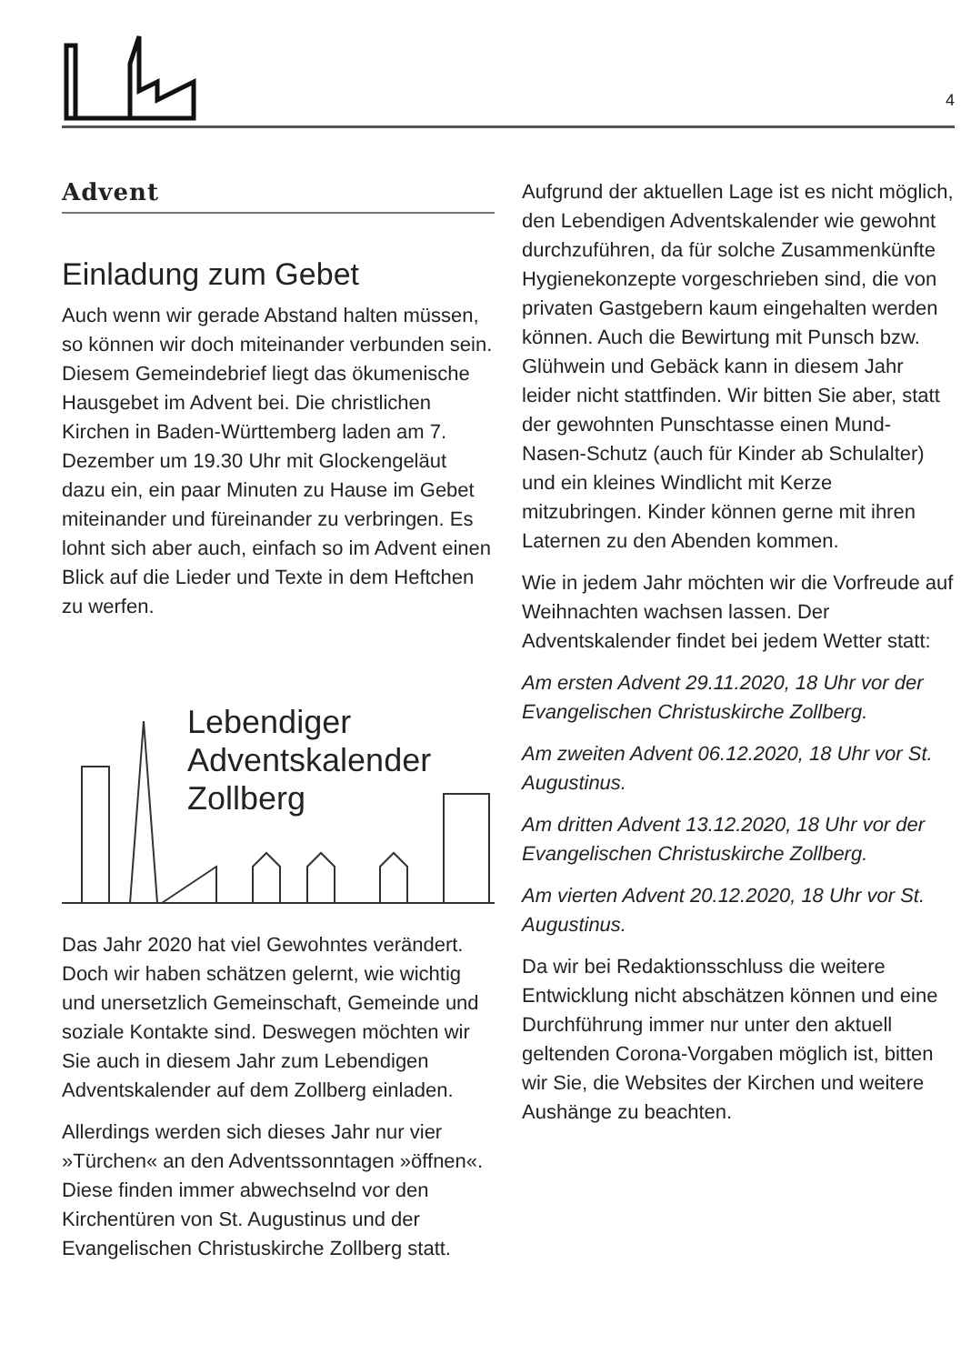4
Advent
Einladung zum Gebet
Auch wenn wir gerade Abstand halten müssen, so können wir doch miteinander verbunden sein. Diesem Gemeindebrief liegt das ökumenische Hausgebet im Advent bei. Die christlichen Kirchen in Baden-Württemberg laden am 7. Dezember um 19.30 Uhr mit Glockengeläut dazu ein, ein paar Minuten zu Hause im Gebet miteinander und füreinander zu verbringen. Es lohnt sich aber auch, einfach so im Advent einen Blick auf die Lieder und Texte in dem Heftchen zu werfen.
Lebendiger
Adventskalender
Zollberg
Das Jahr 2020 hat viel Gewohntes verändert. Doch wir haben schätzen gelernt, wie wichtig und unersetzlich Gemeinschaft, Gemeinde und soziale Kontakte sind. Deswegen möchten wir Sie auch in diesem Jahr zum Lebendigen Adventskalender auf dem Zollberg einladen.
Allerdings werden sich dieses Jahr nur vier »Türchen« an den Adventssonntagen »öffnen«. Diese finden immer abwechselnd vor den Kirchentüren von St. Augustinus und der Evangelischen Christuskirche Zollberg statt.
Aufgrund der aktuellen Lage ist es nicht möglich, den Lebendigen Adventskalender wie gewohnt durchzuführen, da für solche Zusammenkünfte Hygienekonzepte vorgeschrieben sind, die von privaten Gastgebern kaum eingehalten werden können. Auch die Bewirtung mit Punsch bzw. Glühwein und Gebäck kann in diesem Jahr leider nicht stattfinden. Wir bitten Sie aber, statt der gewohnten Punschtasse einen Mund-Nasen-Schutz (auch für Kinder ab Schulalter) und ein kleines Windlicht mit Kerze mitzubringen. Kinder können gerne mit ihren Laternen zu den Abenden kommen.
Wie in jedem Jahr möchten wir die Vorfreude auf Weihnachten wachsen lassen. Der Adventskalender findet bei jedem Wetter statt:
Am ersten Advent 29.11.2020, 18 Uhr vor der Evangelischen Christuskirche Zollberg.
Am zweiten Advent 06.12.2020, 18 Uhr vor St. Augustinus.
Am dritten Advent 13.12.2020, 18 Uhr vor der Evangelischen Christuskirche Zollberg.
Am vierten Advent 20.12.2020, 18 Uhr vor St. Augustinus.
Da wir bei Redaktionsschluss die weitere Entwicklung nicht abschätzen können und eine Durchführung immer nur unter den aktuell geltenden Corona-Vorgaben möglich ist, bitten wir Sie, die Websites der Kirchen und weitere Aushänge zu beachten.